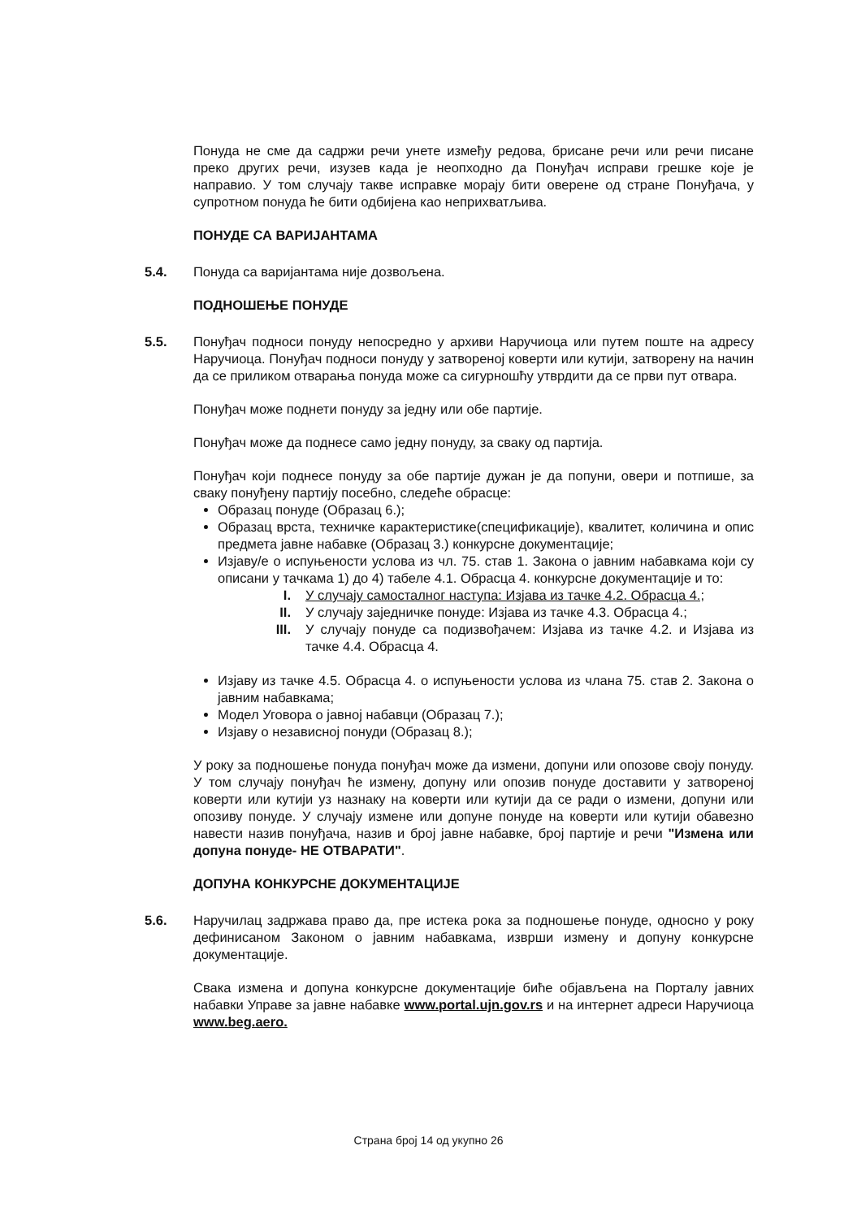Понуда не сме да садржи речи унете између редова, брисане речи или речи писане преко других речи, изузев када је неопходно да Понуђач исправи грешке које је направио. У том случају такве исправке морају бити оверене од стране Понуђача, у супротном понуда ће бити одбијена као неприхватљива.
ПОНУДЕ СА ВАРИЈАНТАМА
5.4. Понуда са варијантама није дозвољена.
ПОДНОШЕЊЕ ПОНУДЕ
5.5. Понуђач подноси понуду непосредно у архиви Наручиоца или путем поште на адресу Наручиоца. Понуђач подноси понуду у затвореној коверти или кутији, затворену на начин да се приликом отварања понуда може са сигурношћу утврдити да се први пут отвара.
Понуђач може поднети понуду за једну или обе партије.
Понуђач може да поднесе само једну понуду, за сваку од партија.
Понуђач који поднесе понуду за обе партије дужан је да попуни, овери и потпише, за сваку понуђену партију посебно, следеће обрасце:
Образац понуде (Образац 6.);
Образац врста, техничке карактеристике(спецификације), квалитет, количина и опис предмета јавне набавке (Образац 3.) конкурсне документације;
Изјаву/е о испуњености услова из чл. 75. став 1. Закона о јавним набавкама који су описани у тачкама 1) до 4) табеле 4.1. Обрасца 4. конкурсне документације и то:
I. У случају самосталног наступа: Изјава из тачке 4.2. Обрасца 4.;
II. У случају заједничке понуде: Изјава из тачке 4.3. Обрасца 4.;
III. У случају понуде са подизвођачем: Изјава из тачке 4.2. и Изјава из тачке 4.4. Обрасца 4.
Изјаву из тачке 4.5. Обрасца 4. о испуњености услова из члана 75. став 2. Закона о јавним набавкама;
Модел Уговора о јавној набавци (Образац 7.);
Изјаву о независној понуди (Образац 8.);
У року за подношење понуда понуђач може да измени, допуни или опозове своју понуду. У том случају понуђач ће измену, допуну или опозив понуде доставити у затвореној коверти или кутији уз назнаку на коверти или кутији да се ради о измени, допуни или опозиву понуде. У случају измене или допуне понуде на коверти или кутији обавезно навести назив понуђача, назив и број јавне набавке, број партије и речи "Измена или допуна понуде- НЕ ОТВАРАТИ".
ДОПУНА КОНКУРСНЕ ДОКУМЕНТАЦИЈЕ
5.6. Наручилац задржава право да, пре истека рока за подношење понуде, односно у року дефинисаном Законом о јавним набавкама, изврши измену и допуну конкурсне документације.
Свака измена и допуна конкурсне документације биће објављена на Порталу јавних набавки Управе за јавне набавке www.portal.ujn.gov.rs и на интернет адреси Наручиоца www.beg.aero.
Страна број 14 од укупно 26